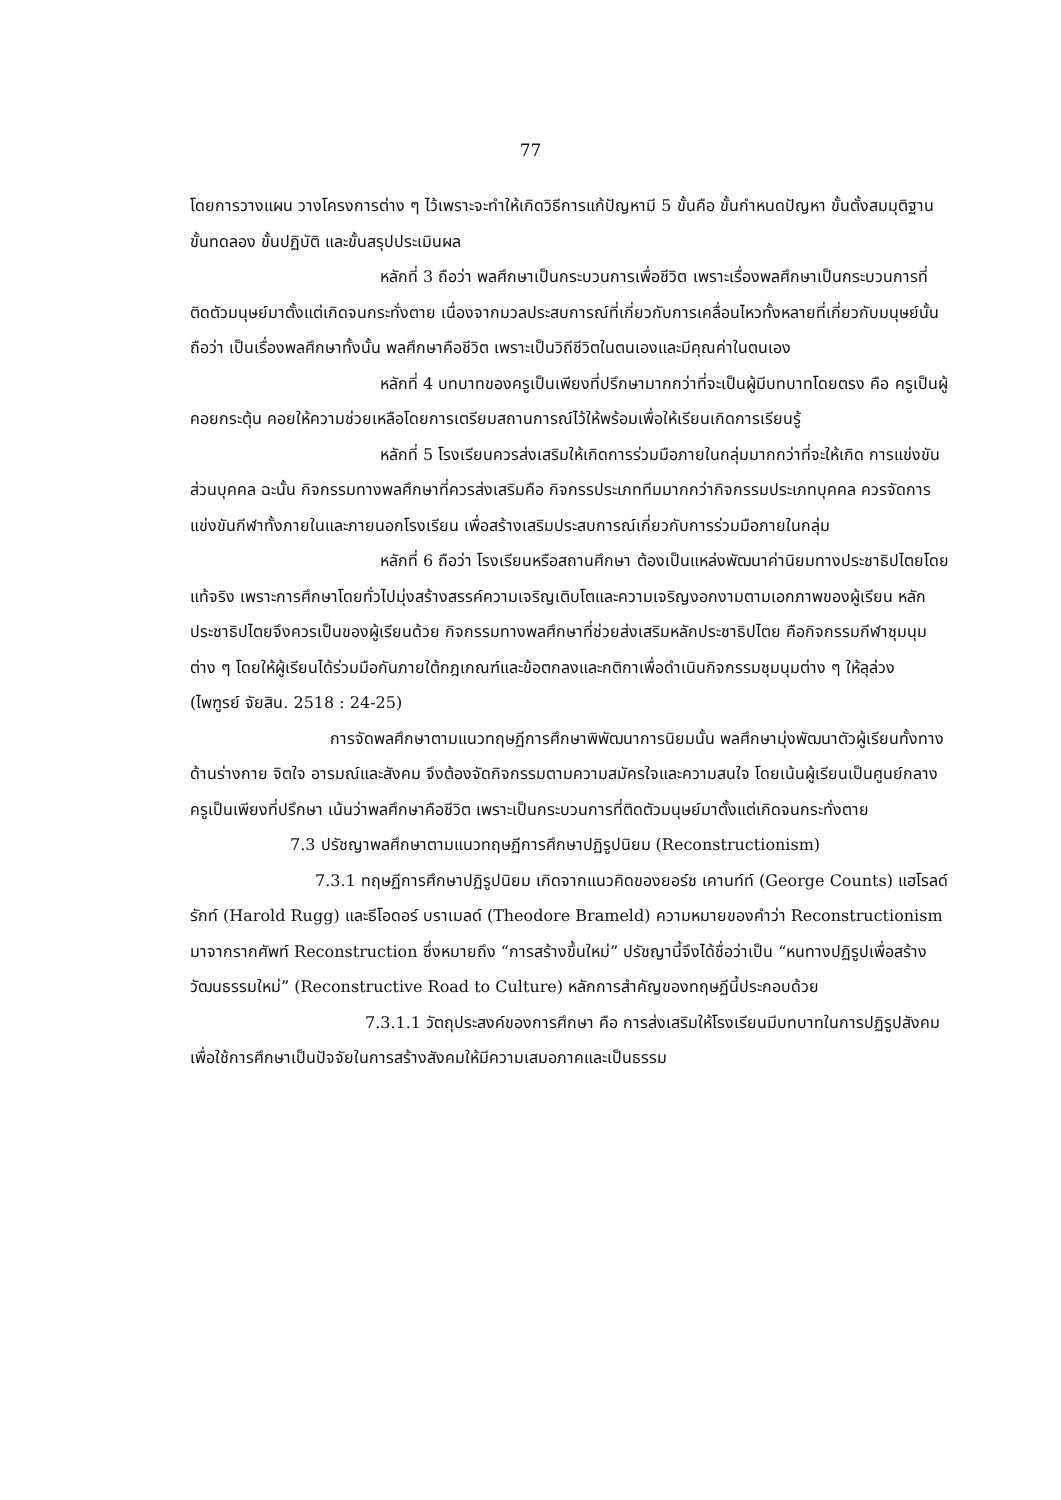77
โดยการวางแผน วางโครงการต่าง ๆ ไว้เพราะจะทำให้เกิดวิธีการแก้ปัญหามี 5 ขั้นคือ ขั้นกำหนดปัญหา ขั้นตั้งสมมุติฐาน ขั้นทดลอง ขั้นปฏิบัติ และขั้นสรุปประเมินผล
หลักที่ 3 ถือว่า พลศึกษาเป็นกระบวนการเพื่อชีวิต เพราะเรื่องพลศึกษาเป็นกระบวนการที่ติดตัวมนุษย์มาตั้งแต่เกิดจนกระทั่งตาย เนื่องจากมวลประสบการณ์ที่เกี่ยวกับการเคลื่อนไหวทั้งหลายที่เกี่ยวกับมนุษย์นั้นถือว่า เป็นเรื่องพลศึกษาทั้งนั้น พลศึกษาคือชีวิต เพราะเป็นวิถีชีวิตในตนเองและมีคุณค่าในตนเอง
หลักที่ 4 บทบาทของครูเป็นเพียงที่ปรึกษามากกว่าที่จะเป็นผู้มีบทบาทโดยตรง คือ ครูเป็นผู้คอยกระตุ้น คอยให้ความช่วยเหลือโดยการเตรียมสถานการณ์ไว้ให้พร้อมเพื่อให้เรียนเกิดการเรียนรู้
หลักที่ 5 โรงเรียนควรส่งเสริมให้เกิดการร่วมมือภายในกลุ่มมากกว่าที่จะให้เกิด การแข่งขันส่วนบุคคล ฉะนั้น กิจกรรมทางพลศึกษาที่ควรส่งเสริมคือ กิจกรรประเภททีมมากกว่ากิจกรรมประเภทบุคคล ควรจัดการแข่งขันกีฬาทั้งภายในและภายนอกโรงเรียน เพื่อสร้างเสริมประสบการณ์เกี่ยวกับการร่วมมือภายในกลุ่ม
หลักที่ 6 ถือว่า โรงเรียนหรือสถานศึกษา ต้องเป็นแหล่งพัฒนาค่านิยมทางประชาธิปไตยโดยแท้จริง เพราะการศึกษาโดยทั่วไปมุ่งสร้างสรรค์ความเจริญเติบโตและความเจริญงอกงามตามเอกภาพของผู้เรียน หลักประชาธิปไตยจึงควรเป็นของผู้เรียนด้วย กิจกรรมทางพลศึกษาที่ช่วยส่งเสริมหลักประชาธิปไตย คือกิจกรรมกีฬาชุมนุมต่าง ๆ โดยให้ผู้เรียนได้ร่วมมือกันภายใต้กฎเกณฑ์และข้อตกลงและกติกาเพื่อดำเนินกิจกรรมชุมนุมต่าง ๆ ให้ลุล่วง (ไพฑูรย์ จัยสิน. 2518 : 24-25)
การจัดพลศึกษาตามแนวทฤษฏีการศึกษาพิพัฒนาการนิยมนั้น พลศึกษามุ่งพัฒนาตัวผู้เรียนทั้งทางด้านร่างกาย จิตใจ อารมณ์และสังคม จึงต้องจัดกิจกรรมตามความสมัครใจและความสนใจ โดยเน้นผู้เรียนเป็นศูนย์กลาง ครูเป็นเพียงที่ปรึกษา เน้นว่าพลศึกษาคือชีวิต เพราะเป็นกระบวนการที่ติดตัวมนุษย์มาตั้งแต่เกิดจนกระทั่งตาย
7.3 ปรัชญาพลศึกษาตามแนวทฤษฏีการศึกษาปฏิรูปนิยม (Reconstructionism)
7.3.1 ทฤษฏีการศึกษาปฏิรูปนิยม เกิดจากแนวคิดของยอร์ช เคานท์ท์ (George Counts) แฮโรลด์ รักท์ (Harold Rugg) และธีโอดอร์ บราเมลด์ (Theodore Brameld) ความหมายของคำว่า Reconstructionism มาจากรากศัพท์ Reconstruction ซึ่งหมายถึง “การสร้างขึ้นใหม่” ปรัชญานี้จึงได้ชื่อว่าเป็น “หนทางปฏิรูปเพื่อสร้างวัฒนธรรมใหม่” (Reconstructive Road to Culture) หลักการสำคัญของทฤษฏีนี้ประกอบด้วย
7.3.1.1 วัตถุประสงค์ของการศึกษา คือ การส่งเสริมให้โรงเรียนมีบทบาทในการปฏิรูปสังคม เพื่อใช้การศึกษาเป็นปัจจัยในการสร้างสังคมให้มีความเสมอภาคและเป็นธรรม